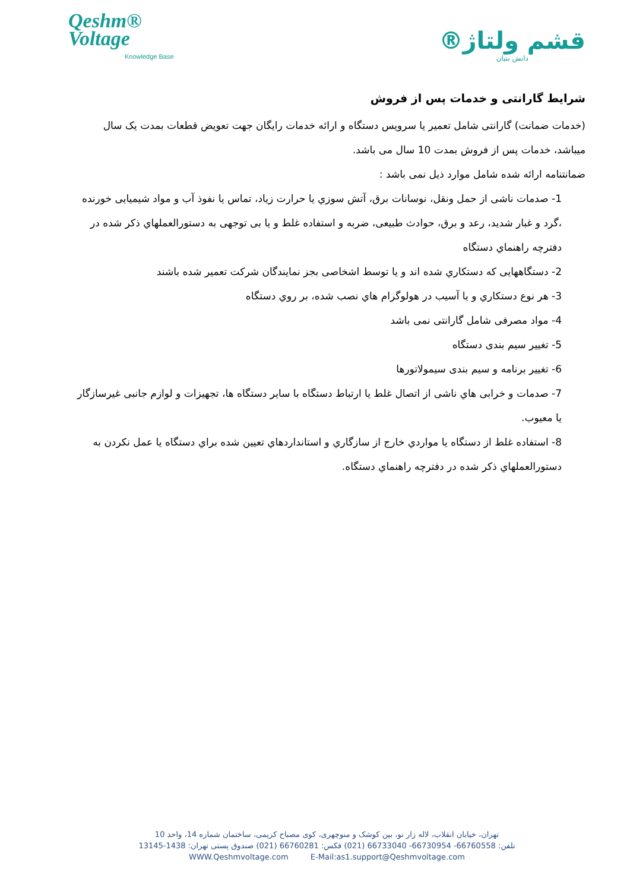Qeshm®
Voltage
Knowledge Base
قشم ولتاژ®
دانش بنیان
شرایط گارانتی و خدمات پس از فروش
(خدمات ضمانت) گارانتی شامل تعمیر یا سرویس دستگاه و ارائه خدمات رایگان جهت تعویض قطعات بمدت یک سال میباشد، خدمات پس از فروش بمدت 10 سال می باشد.
ضمانتنامه ارائه شده شامل موارد ذیل نمی باشد :
1- صدمات ناشی از حمل ونقل، نوسانات برق، آتش سوزي یا حرارت زیاد، تماس یا نفوذ آب و مواد شیمیایی خورنده ،گرد و غبار شدید، رعد و برق، حوادث طبیعی، ضربه و استفاده غلط و یا بی توجهی به دستورالعملهاي ذکر شده در دفترچه راهنماي دستگاه
2- دستگاههایی که دستکاري شده اند و یا توسط اشخاصی بجز نمایندگان شرکت تعمیر شده باشند
3- هر نوع دستکاري و یا آسیب در هولوگرام هاي نصب شده، بر روي دستگاه
4- مواد مصرفی شامل گارانتی نمی باشد
5- تغییر سیم بندی دستگاه
6- تغییر برنامه و سیم بندی سیمولاتورها
7- صدمات و خرابی هاي ناشی از اتصال غلط یا ارتباط دستگاه با سایر دستگاه ها، تجهیزات و لوازم جانبی غیرسازگار یا معیوب.
8- استفاده غلط از دستگاه یا مواردي خارج از سازگاري و استانداردهاي تعیین شده براي دستگاه یا عمل نکردن به دستورالعملهاي ذکر شده در دفترچه راهنماي دستگاه.
تهران، خیابان انقلاب، لاله زار نو، بین کوشک و منوچهری، کوی مصباح کریمی، ساختمان شماره 14، واحد 10
تلفن: 66760558- 66730954- 66733040 (021) فکس: 66760281 (021) صندوق پستی تهران: 1438-13145
WWW.Qeshmvoltage.com E-Mail:as1.support@Qeshmvoltage.com